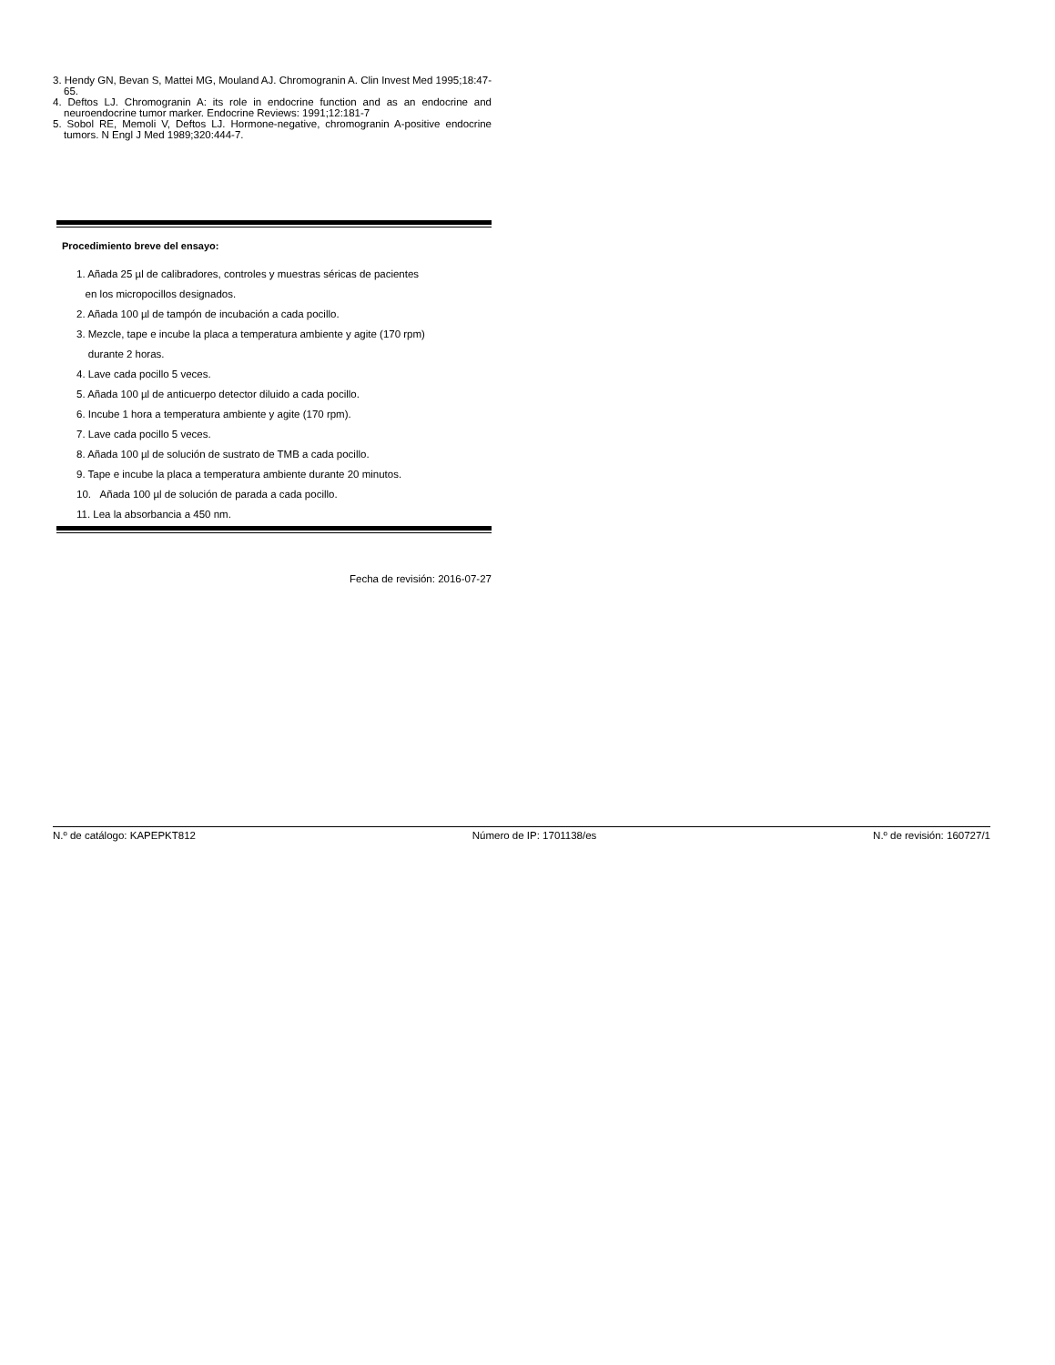3. Hendy GN, Bevan S, Mattei MG, Mouland AJ. Chromogranin A. Clin Invest Med 1995;18:47-65.
4. Deftos LJ. Chromogranin A: its role in endocrine function and as an endocrine and neuroendocrine tumor marker. Endocrine Reviews: 1991;12:181-7
5. Sobol RE, Memoli V, Deftos LJ. Hormone-negative, chromogranin A-positive endocrine tumors. N Engl J Med 1989;320:444-7.
Procedimiento breve del ensayo:
1. Añada 25 µl de calibradores, controles y muestras séricas de pacientes
en los micropocillos designados.
2. Añada 100 µl de tampón de incubación a cada pocillo.
3. Mezcle, tape e incube la placa a temperatura ambiente y agite (170 rpm)
durante 2 horas.
4. Lave cada pocillo 5 veces.
5. Añada 100 µl de anticuerpo detector diluido a cada pocillo.
6. Incube 1 hora a temperatura ambiente y agite (170 rpm).
7. Lave cada pocillo 5 veces.
8. Añada 100 µl de solución de sustrato de TMB a cada pocillo.
9. Tape e incube la placa a temperatura ambiente durante 20 minutos.
10. Añada 100 µl de solución de parada a cada pocillo.
11. Lea la absorbancia a 450 nm.
Fecha de revisión: 2016-07-27
N.º de catálogo: KAPEPKT812 Número de IP: 1701138/es N.º de revisión: 160727/1